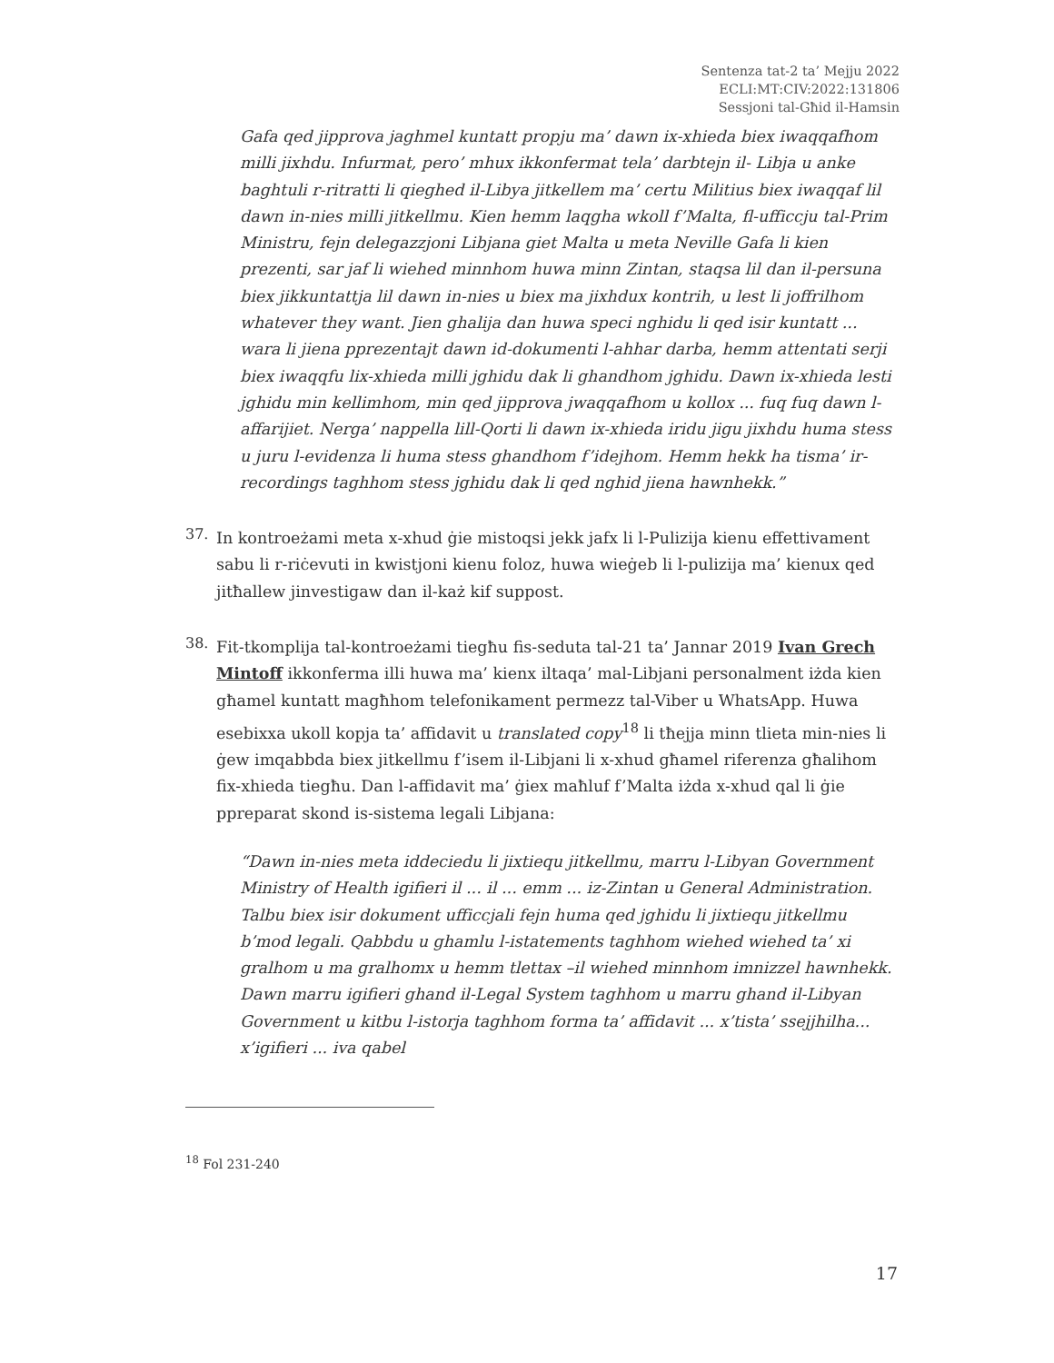Sentenza tat-2 ta’ Mejju 2022
ECLI:MT:CIV:2022:131806
Sessjoni tal-Għid il-Hamsin
Gafa qed jipprova jaghmel kuntatt propju ma’ dawn ix-xhieda biex iwaqqafhom milli jixhdu. Infurmat, pero’ mhux ikkonfermat tela’ darbtejn il- Libja u anke baghtuli r-ritratti li qieghed il-Libya jitkellem ma’ certu Militius biex iwaqqaf lil dawn in-nies milli jitkellmu. Kien hemm laqgha wkoll f’Malta, fl-ufficcju tal-Prim Ministru, fejn delegazzjoni Libjana giet Malta u meta Neville Gafa li kien prezenti, sar jaf li wiehed minnhom huwa minn Zintan, staqsa lil dan il-persuna biex jikkuntattja lil dawn in-nies u biex ma jixhdux kontrih, u lest li joffrilhom whatever they want. Jien ghalija dan huwa speci nghidu li qed isir kuntatt ... wara li jiena pprezentajt dawn id-dokumenti l-ahhar darba, hemm attentati serji biex iwaqqfu lix-xhieda milli jghidu dak li ghandhom jghidu. Dawn ix-xhieda lesti jghidu min kellimhom, min qed jipprova jwaqqafhom u kollox ... fuq fuq dawn l-affarijiet. Nerga’ nappella lill-Qorti li dawn ix-xhieda iridu jigu jixhdu huma stess u juru l-evidenza li huma stess ghandhom f’idejhom. Hemm hekk ha tisma’ ir-recordings taghhom stess jghidu dak li qed nghid jiena hawnhekk.”
37.
In kontroeżami meta x-xhud ġie mistoqsi jekk jafx li l-Pulizija kienu effettivament sabu li r-riċevuti in kwistjoni kienu foloz, huwa wieġeb li l-pulizija ma’ kienux qed jitħallew jinvestigaw dan il-każ kif suppost.
38.
Fit-tkomplija tal-kontroeżami tiegħu fis-seduta tal-21 ta’ Jannar 2019 Ivan Grech Mintoff ikkonferma illi huwa ma’ kienx iltaqa’ mal-Libjani personalment iżda kien għamel kuntatt magħhom telefonikament permezz tal-Viber u WhatsApp. Huwa esebixxa ukoll kopja ta’ affidavit u translated copy<sup>18</sup> li tħejja minn tlieta min-nies li ġew imqabbda biex jitkellmu f’isem il-Libjani li x-xhud għamel riferenza għalihom fix-xhieda tiegħu. Dan l-affidavit ma’ ġiex maħluf f’Malta iżda x-xhud qal li ġie ppreparat skond is-sistema legali Libjana:
“Dawn in-nies meta iddeciedu li jixtiequ jitkellmu, marru l-Libyan Government Ministry of Health igifieri il ... il ... emm ... iz-Zintan u General Administration. Talbu biex isir dokument ufficcjali fejn huma qed jghidu li jixtiequ jitkellmu b’mod legali. Qabbdu u ghamlu l-istatements taghhom wiehed wiehed ta’ xi gralhom u ma gralhomx u hemm tlettax –il wiehed minnhom imnizzel hawnhekk. Dawn marru igifieri ghand il-Legal System taghhom u marru ghand il-Libyan Government u kitbu l-istorja taghhom forma ta’ affidavit ... x’tista’ ssejjhilha... x’igifieri ... iva qabel
<sup>18</sup> Fol 231-240
17